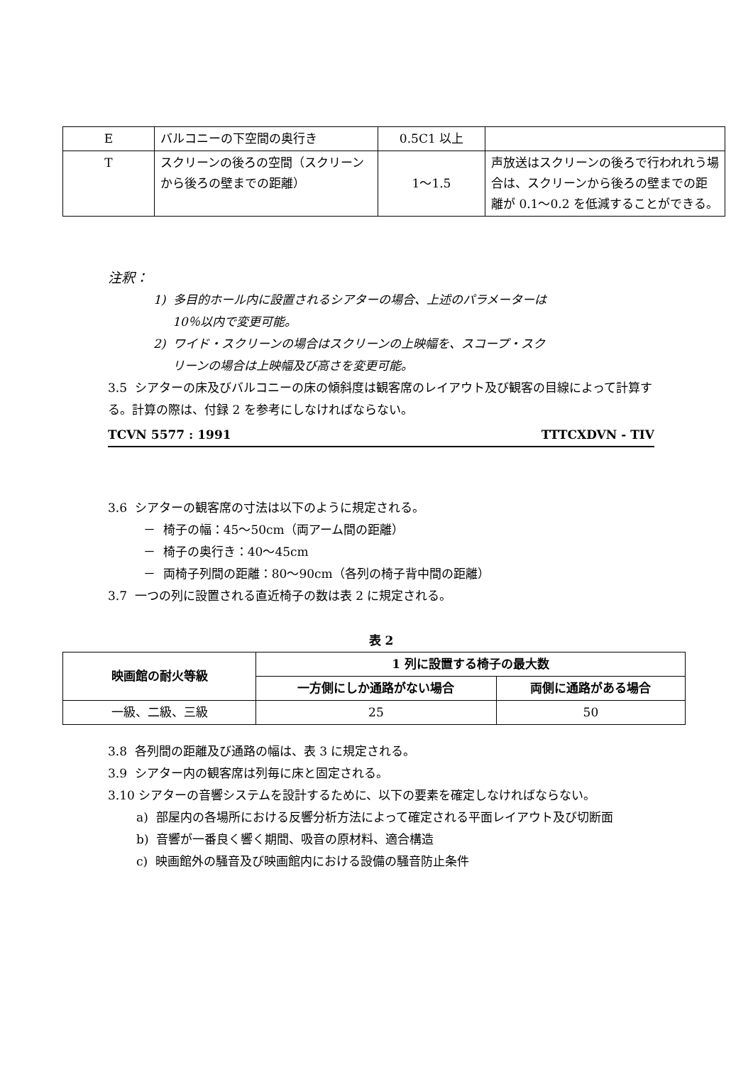| E | バルコニーの下空間の奥行き | 0.5C1 以上 | |
| T | スクリーンの後ろの空間（スクリーンから後ろの壁までの距離） | 1〜1.5 | 声放送はスクリーンの後ろで行われれう場合は、スクリーンから後ろの壁までの距離が 0.1〜0.2 を低減することができる。 |
注釈：
1) 多目的ホール内に設置されるシアターの場合、上述のパラメーターは
10％以内で変更可能。
2) ワイド・スクリーンの場合はスクリーンの上映幅を、スコープ・スク
リーンの場合は上映幅及び高さを変更可能。
3.5 シアターの床及びバルコニーの床の傾斜度は観客席のレイアウト及び観客の目線によって計算する。計算の際は、付録 2 を参考にしなければならない。
TCVN 5577 : 1991 TTTCXDVN - TIV
3.6 シアターの観客席の寸法は以下のように規定される。
－ 椅子の幅：45〜50cm（両アーム間の距離）
－ 椅子の奥行き：40〜45cm
－ 両椅子列間の距離：80〜90cm（各列の椅子背中間の距離）
3.7 一つの列に設置される直近椅子の数は表 2 に規定される。
表 2
| 映画館の耐火等級 | 1 列に設置する椅子の最大数 | |
| --- | --- | --- |
| | 一方側にしか通路がない場合 | 両側に通路がある場合 |
| 一級、二級、三級 | 25 | 50 |
3.8 各列間の距離及び通路の幅は、表 3 に規定される。
3.9 シアター内の観客席は列毎に床と固定される。
3.10 シアターの音響システムを設計するために、以下の要素を確定しなければならない。
a) 部屋内の各場所における反響分析方法によって確定される平面レイアウト及び切断面
b) 音響が一番良く響く期間、吸音の原材料、適合構造
c) 映画館外の騒音及び映画館内における設備の騒音防止条件